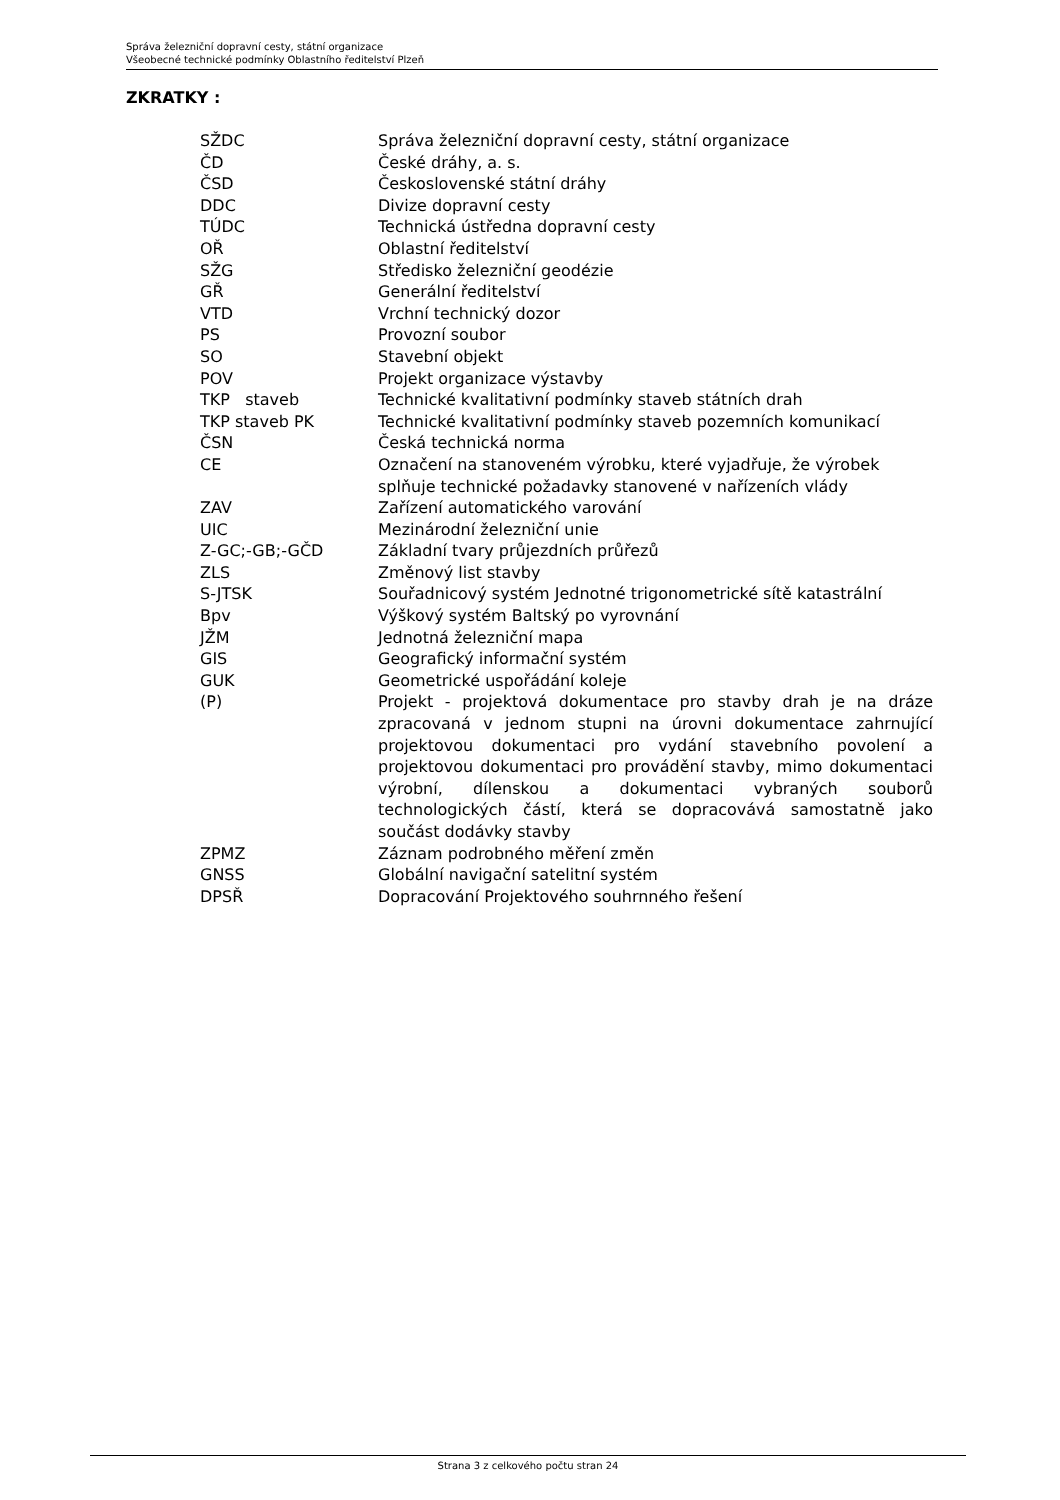Správa železniční dopravní cesty, státní organizace
Všeobecné technické podmínky Oblastního ředitelství Plzeň
ZKRATKY :
| SŽDC | Správa železniční dopravní cesty, státní organizace |
| ČD | České dráhy, a. s. |
| ČSD | Československé státní dráhy |
| DDC | Divize dopravní cesty |
| TÚDC | Technická ústředna dopravní cesty |
| OŘ | Oblastní ředitelství |
| SŽG | Středisko železniční geodézie |
| GŘ | Generální ředitelství |
| VTD | Vrchní technický dozor |
| PS | Provozní soubor |
| SO | Stavební objekt |
| POV | Projekt organizace výstavby |
| TKP staveb | Technické kvalitativní podmínky staveb státních drah |
| TKP staveb PK | Technické kvalitativní podmínky staveb pozemních komunikací |
| ČSN | Česká technická norma |
| CE | Označení na stanoveném výrobku, které vyjadřuje, že výrobek splňuje technické požadavky stanovené v nařízeních vlády |
| ZAV | Zařízení automatického varování |
| UIC | Mezinárodní železniční unie |
| Z-GC;-GB;-GČD | Základní tvary průjezdních průřezů |
| ZLS | Změnový list stavby |
| S-JTSK | Souřadnicový systém Jednotné trigonometrické sítě katastrální |
| Bpv | Výškový systém Baltský po vyrovnání |
| JŽM | Jednotná železniční mapa |
| GIS | Geografický informační systém |
| GUK | Geometrické uspořádání koleje |
| (P) | Projekt - projektová dokumentace pro stavby drah je na dráze zpracovaná v jednom stupni na úrovni dokumentace zahrnující projektovou dokumentaci pro vydání stavebního povolení a projektovou dokumentaci pro provádění stavby, mimo dokumentaci výrobní, dílenskou a dokumentaci vybraných souborů technologických částí, která se dopracovává samostatně jako součást dodávky stavby |
| ZPMZ | Záznam podrobného měření změn |
| GNSS | Globální navigační satelitní systém |
| DPSŘ | Dopracování Projektového souhrnného řešení |
Strana 3 z celkového počtu stran 24